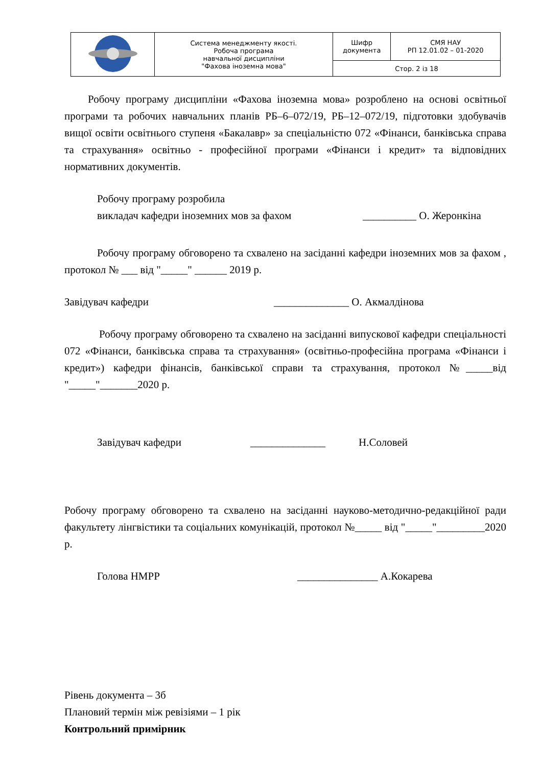| | Система менеджменту якості. Робоча програма навчальної дисципліни "Фахова іноземна мова" | Шифр документа | СМЯ НАУ РП 12.01.02 – 01-2020 |
| | | Стор. 2 із 18 | |
Робочу програму дисципліни «Фахова іноземна мова» розроблено на основі освітньої програми та робочих навчальних планів РБ–6–072/19, РБ–12–072/19, підготовки здобувачів вищої освіти освітнього ступеня «Бакалавр» за спеціальністю 072 «Фінанси, банківська справа та страхування» освітньо - професійної програми «Фінанси і кредит» та відповідних нормативних документів.
Робочу програму розробила
викладач кафедри іноземних мов за фахом __________ О. Жеронкіна
Робочу програму обговорено та схвалено на засіданні кафедри іноземних мов за фахом , протокол № ___ від "_____" ______ 2019 р.
Завідувач кафедри ______________ О. Акмалдінова
Робочу програму обговорено та схвалено на засіданні випускової кафедри спеціальності 072 «Фінанси, банківська справа та страхування» (освітньо-професійна програма «Фінанси і кредит») кафедри фінансів, банківської справи та страхування, протокол №_____від "_____"_______2020 р.
Завідувач кафедри ______________ Н.Соловей
Робочу програму обговорено та схвалено на засіданні науково-методично-редакційної ради факультету лінгвістики та соціальних комунікацій, протокол №_____ від "_____"_________2020 р.
Голова НМРР _______________ А.Кокарева
Рівень документа – 3б
Плановий термін між ревізіями – 1 рік
Контрольний примірник